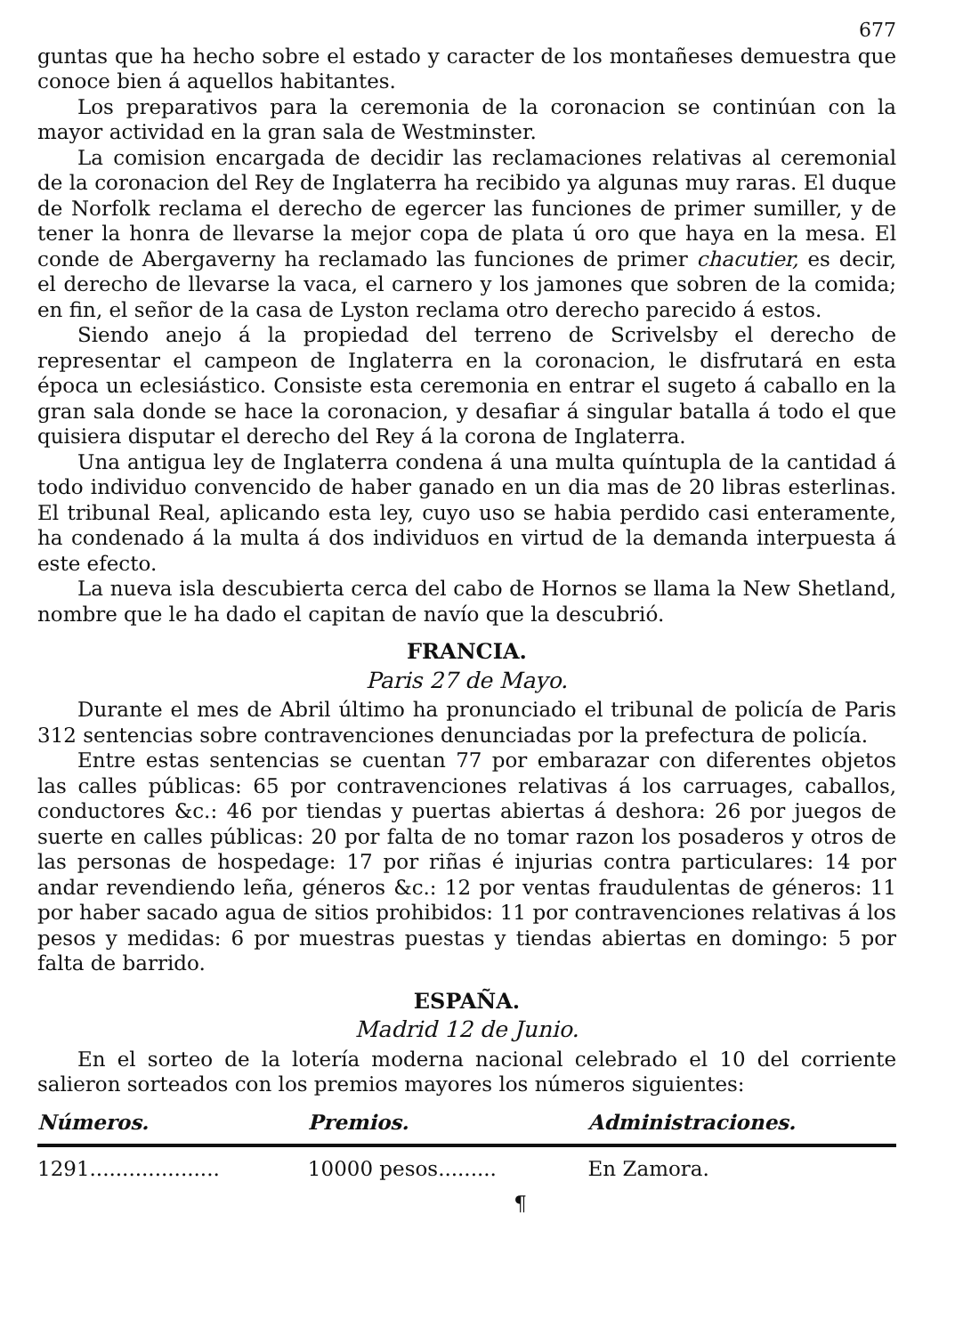677
guntas que ha hecho sobre el estado y caracter de los montañeses demuestra que conoce bien á aquellos habitantes.
Los preparativos para la ceremonia de la coronacion se continúan con la mayor actividad en la gran sala de Westminster.
La comision encargada de decidir las reclamaciones relativas al ceremonial de la coronacion del Rey de Inglaterra ha recibido ya algunas muy raras. El duque de Norfolk reclama el derecho de egercer las funciones de primer sumiller, y de tener la honra de llevarse la mejor copa de plata ú oro que haya en la mesa. El conde de Abergaverny ha reclamado las funciones de primer chacutier, es decir, el derecho de llevarse la vaca, el carnero y los jamones que sobren de la comida; en fin, el señor de la casa de Lyston reclama otro derecho parecido á estos.
Siendo anejo á la propiedad del terreno de Scrivelsby el derecho de representar el campeon de Inglaterra en la coronacion, le disfrutará en esta época un eclesiástico. Consiste esta ceremonia en entrar el sugeto á caballo en la gran sala donde se hace la coronacion, y desafiar á singular batalla á todo el que quisiera disputar el derecho del Rey á la corona de Inglaterra.
Una antigua ley de Inglaterra condena á una multa quíntupla de la cantidad á todo individuo convencido de haber ganado en un dia mas de 20 libras esterlinas. El tribunal Real, aplicando esta ley, cuyo uso se habia perdido casi enteramente, ha condenado á la multa á dos individuos en virtud de la demanda interpuesta á este efecto.
La nueva isla descubierta cerca del cabo de Hornos se llama la New Shetland, nombre que le ha dado el capitan de navío que la descubrió.
FRANCIA.
Paris 27 de Mayo.
Durante el mes de Abril último ha pronunciado el tribunal de policía de Paris 312 sentencias sobre contravenciones denunciadas por la prefectura de policía.
Entre estas sentencias se cuentan 77 por embarazar con diferentes objetos las calles públicas: 65 por contravenciones relativas á los carruages, caballos, conductores &c.: 46 por tiendas y puertas abiertas á deshora: 26 por juegos de suerte en calles públicas: 20 por falta de no tomar razon los posaderos y otros de las personas de hospedage: 17 por riñas é injurias contra particulares: 14 por andar revendiendo leña, géneros &c.: 12 por ventas fraudulentas de géneros: 11 por haber sacado agua de sitios prohibidos: 11 por contravenciones relativas á los pesos y medidas: 6 por muestras puestas y tiendas abiertas en domingo: 5 por falta de barrido.
ESPAÑA.
Madrid 12 de Junio.
En el sorteo de la lotería moderna nacional celebrado el 10 del corriente salieron sorteados con los premios mayores los números siguientes:
| Números. | Premios. | Administraciones. |
| --- | --- | --- |
| 1291.................... | 10000 pesos......... | En Zamora. |
¶